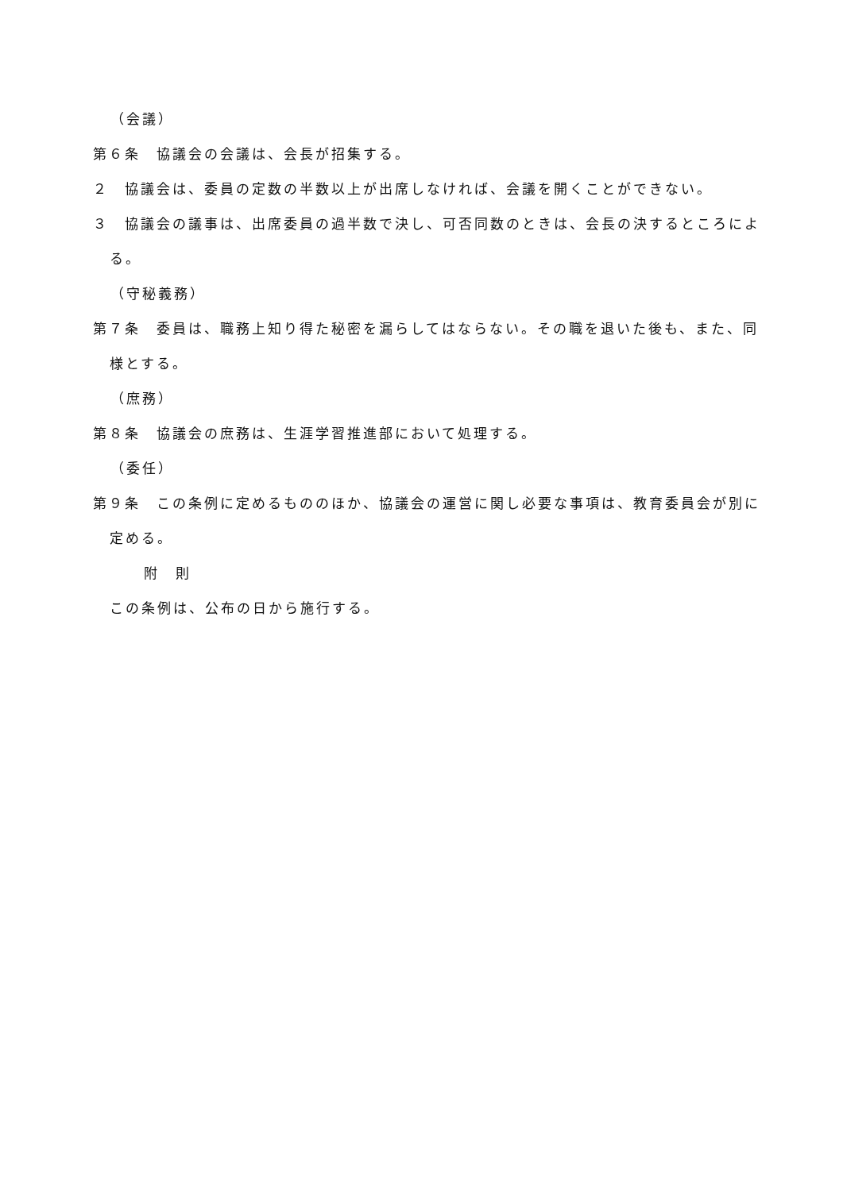（会議）
第６条　協議会の会議は、会長が招集する。
２　協議会は、委員の定数の半数以上が出席しなければ、会議を開くことができない。
３　協議会の議事は、出席委員の過半数で決し、可否同数のときは、会長の決するところによる。
（守秘義務）
第７条　委員は、職務上知り得た秘密を漏らしてはならない。その職を退いた後も、また、同様とする。
（庶務）
第８条　協議会の庶務は、生涯学習推進部において処理する。
（委任）
第９条　この条例に定めるもののほか、協議会の運営に関し必要な事項は、教育委員会が別に定める。
附　則
この条例は、公布の日から施行する。